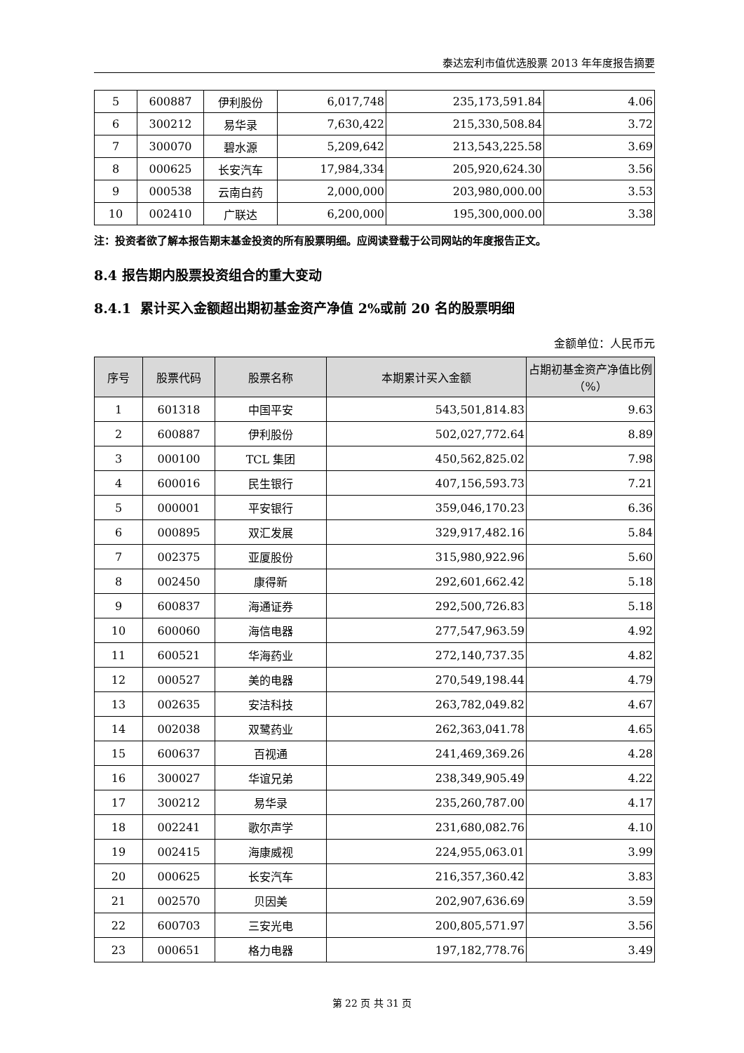泰达宏利市值优选股票 2013 年年度报告摘要
| 5 | 600887 | 伊利股份 | 6,017,748 | 235,173,591.84 | 4.06 |
| 6 | 300212 | 易华录 | 7,630,422 | 215,330,508.84 | 3.72 |
| 7 | 300070 | 碧水源 | 5,209,642 | 213,543,225.58 | 3.69 |
| 8 | 000625 | 长安汽车 | 17,984,334 | 205,920,624.30 | 3.56 |
| 9 | 000538 | 云南白药 | 2,000,000 | 203,980,000.00 | 3.53 |
| 10 | 002410 | 广联达 | 6,200,000 | 195,300,000.00 | 3.38 |
注：投资者欲了解本报告期末基金投资的所有股票明细。应阅读登载于公司网站的年度报告正文。
8.4 报告期内股票投资组合的重大变动
8.4.1 累计买入金额超出期初基金资产净值 2%或前 20 名的股票明细
金额单位：人民币元
| 序号 | 股票代码 | 股票名称 | 本期累计买入金额 | 占期初基金资产净值比例（%） |
| --- | --- | --- | --- | --- |
| 1 | 601318 | 中国平安 | 543,501,814.83 | 9.63 |
| 2 | 600887 | 伊利股份 | 502,027,772.64 | 8.89 |
| 3 | 000100 | TCL 集团 | 450,562,825.02 | 7.98 |
| 4 | 600016 | 民生银行 | 407,156,593.73 | 7.21 |
| 5 | 000001 | 平安银行 | 359,046,170.23 | 6.36 |
| 6 | 000895 | 双汇发展 | 329,917,482.16 | 5.84 |
| 7 | 002375 | 亚厦股份 | 315,980,922.96 | 5.60 |
| 8 | 002450 | 康得新 | 292,601,662.42 | 5.18 |
| 9 | 600837 | 海通证券 | 292,500,726.83 | 5.18 |
| 10 | 600060 | 海信电器 | 277,547,963.59 | 4.92 |
| 11 | 600521 | 华海药业 | 272,140,737.35 | 4.82 |
| 12 | 000527 | 美的电器 | 270,549,198.44 | 4.79 |
| 13 | 002635 | 安洁科技 | 263,782,049.82 | 4.67 |
| 14 | 002038 | 双鹭药业 | 262,363,041.78 | 4.65 |
| 15 | 600637 | 百视通 | 241,469,369.26 | 4.28 |
| 16 | 300027 | 华谊兄弟 | 238,349,905.49 | 4.22 |
| 17 | 300212 | 易华录 | 235,260,787.00 | 4.17 |
| 18 | 002241 | 歌尔声学 | 231,680,082.76 | 4.10 |
| 19 | 002415 | 海康威视 | 224,955,063.01 | 3.99 |
| 20 | 000625 | 长安汽车 | 216,357,360.42 | 3.83 |
| 21 | 002570 | 贝因美 | 202,907,636.69 | 3.59 |
| 22 | 600703 | 三安光电 | 200,805,571.97 | 3.56 |
| 23 | 000651 | 格力电器 | 197,182,778.76 | 3.49 |
第 22 页 共 31 页